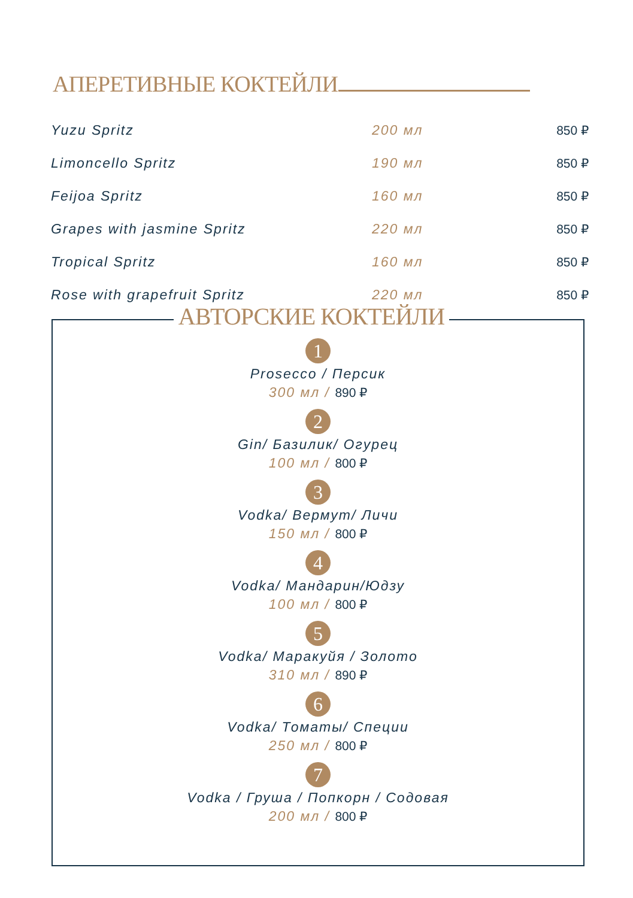АПЕРЕТИВНЫЕ КОКТЕЙЛИ
| Yuzu Spritz | 200 мл | 850 ₽ |
| Limoncello Spritz | 190 мл | 850 ₽ |
| Feijoa Spritz | 160 мл | 850 ₽ |
| Grapes with jasmine Spritz | 220 мл | 850 ₽ |
| Tropical Spritz | 160 мл | 850 ₽ |
| Rose with grapefruit Spritz | 220 мл | 850 ₽ |
АВТОРСКИЕ КОКТЕЙЛИ
1
Prosecco / Персик
300 мл / 890 ₽
2
Gin/ Базилик/ Огурец
100 мл / 800 ₽
3
Vodka/ Вермут/ Личи
150 мл / 800 ₽
4
Vodka/ Мандарин/Юдзу
100 мл / 800 ₽
5
Vodka/ Маракуйя / Золото
310 мл / 890 ₽
6
Vodka/ Томаты/ Специи
250 мл / 800 ₽
7
Vodka / Груша / Попкорн / Содовая
200 мл / 800 ₽